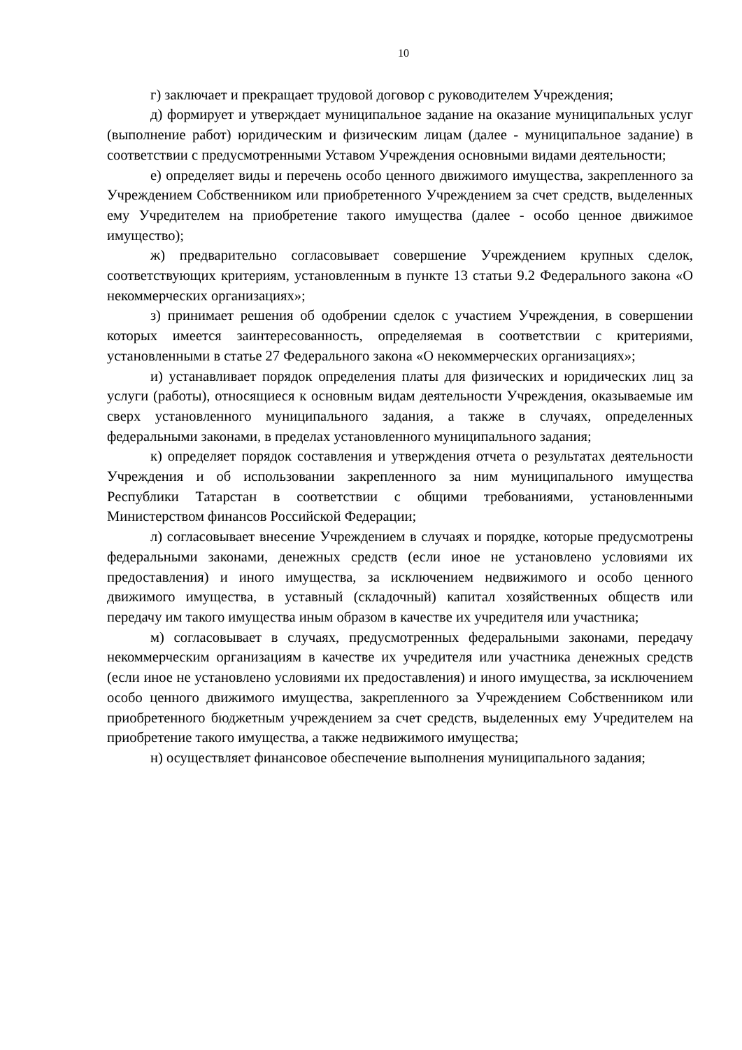10
г) заключает и прекращает трудовой договор с руководителем Учреждения;
д) формирует и утверждает муниципальное задание на оказание муниципальных услуг (выполнение работ) юридическим и физическим лицам (далее - муниципальное задание) в соответствии с предусмотренными Уставом Учреждения основными видами деятельности;
е) определяет виды и перечень особо ценного движимого имущества, закрепленного за Учреждением Собственником или приобретенного Учреждением за счет средств, выделенных ему Учредителем на приобретение такого имущества (далее - особо ценное движимое имущество);
ж) предварительно согласовывает совершение Учреждением крупных сделок, соответствующих критериям, установленным в пункте 13 статьи 9.2 Федерального закона «О некоммерческих организациях»;
з) принимает решения об одобрении сделок с участием Учреждения, в совершении которых имеется заинтересованность, определяемая в соответствии с критериями, установленными в статье 27 Федерального закона «О некоммерческих организациях»;
и) устанавливает порядок определения платы для физических и юридических лиц за услуги (работы), относящиеся к основным видам деятельности Учреждения, оказываемые им сверх установленного муниципального задания, а также в случаях, определенных федеральными законами, в пределах установленного муниципального задания;
к) определяет порядок составления и утверждения отчета о результатах деятельности Учреждения и об использовании закрепленного за ним муниципального имущества Республики Татарстан в соответствии с общими требованиями, установленными Министерством финансов Российской Федерации;
л) согласовывает внесение Учреждением в случаях и порядке, которые предусмотрены федеральными законами, денежных средств (если иное не установлено условиями их предоставления) и иного имущества, за исключением недвижимого и особо ценного движимого имущества, в уставный (складочный) капитал хозяйственных обществ или передачу им такого имущества иным образом в качестве их учредителя или участника;
м) согласовывает в случаях, предусмотренных федеральными законами, передачу некоммерческим организациям в качестве их учредителя или участника денежных средств (если иное не установлено условиями их предоставления) и иного имущества, за исключением особо ценного движимого имущества, закрепленного за Учреждением Собственником или приобретенного бюджетным учреждением за счет средств, выделенных ему Учредителем на приобретение такого имущества, а также недвижимого имущества;
н) осуществляет финансовое обеспечение выполнения муниципального задания;